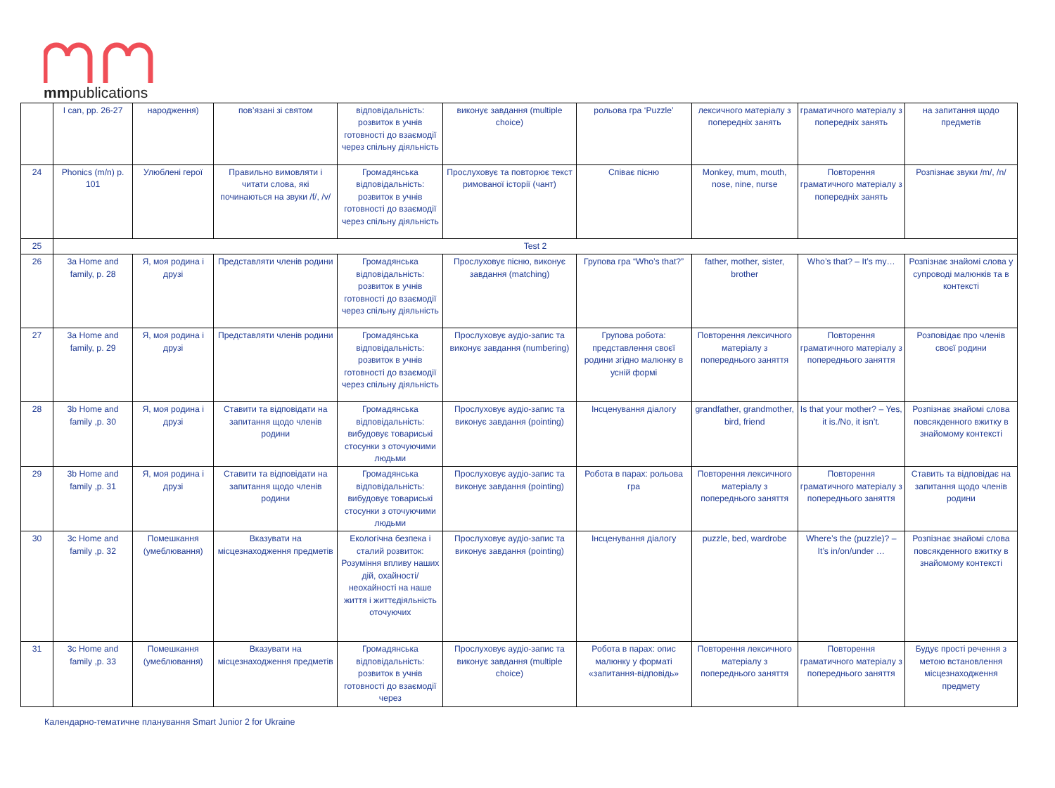mmpublications
| | I can, pp. 26-27 | народження) | пов’язані зі святом | відповідальність: розвиток в учнів готовності до взаємодії через спільну діяльність | виконує завдання (multiple choice) | рольова гра ‘Puzzle’ | лексичного матеріалу з попередніх занять | граматичного матеріалу з попередніх занять | на запитання щодо предметів |
| 24 | Phonics (m/n) p. 101 | Улюблені герої | Правильно вимовляти і читати слова, які починаються на звуки /f/, /v/ | Громадянська відповідальність: розвиток в учнів готовності до взаємодії через спільну діяльність | Прослуховує та повторює текст римованої історії (чант) | Співає пісню | Monkey, mum, mouth, nose, nine, nurse | Повторення граматичного матеріалу з попередніх занять | Розпізнає звуки /m/, /n/ |
| 25 | Test 2 | | | | | | | | |
| 26 | 3a Home and family, p. 28 | Я, моя родина і друзі | Представляти членів родини | Громадянська відповідальність: розвиток в учнів готовності до взаємодії через спільну діяльність | Прослуховує пісню, виконує завдання (matching) | Групова гра “Who’s that?” | father, mother, sister, brother | Who’s that? – It’s my… | Розпізнає знайомі слова у супроводі малюнків та в контексті |
| 27 | 3a Home and family, p. 29 | Я, моя родина і друзі | Представляти членів родини | Громадянська відповідальність: розвиток в учнів готовності до взаємодії через спільну діяльність | Прослуховує аудіо-запис та виконує завдання (numbering) | Групова робота: представлення своєї родини згідно малюнку в усній формі | Повторення лексичного матеріалу з попереднього заняття | Повторення граматичного матеріалу з попереднього заняття | Розповідає про членів своєї родини |
| 28 | 3b Home and family ,p. 30 | Я, моя родина і друзі | Ставити та відповідати на запитання щодо членів родини | Громадянська відповідальність: вибудовує товариські стосунки з оточуючими людьми | Прослуховує аудіо-запис та виконує завдання (pointing) | Інсценування діалогу | grandfather, grandmother, bird, friend | Is that your mother? – Yes, it is./No, it isn’t. | Розпізнає знайомі слова повсякденного вжитку в знайомому контексті |
| 29 | 3b Home and family ,p. 31 | Я, моя родина і друзі | Ставити та відповідати на запитання щодо членів родини | Громадянська відповідальність: вибудовує товариські стосунки з оточуючими людьми | Прослуховує аудіо-запис та виконує завдання (pointing) | Робота в парах: рольова гра | Повторення лексичного матеріалу з попереднього заняття | Повторення граматичного матеріалу з попереднього заняття | Ставить та відповідає на запитання щодо членів родини |
| 30 | 3c Home and family ,p. 32 | Помешкання (умеблювання) | Вказувати на місцезнаходження предметів | Екологічна безпека і сталий розвиток: Розуміння впливу наших дій, охайності/ неохайності на наше життя і життєдіяльність оточуючих | Прослуховує аудіо-запис та виконує завдання (pointing) | Інсценування діалогу | puzzle, bed, wardrobe | Where’s the (puzzle)? – It’s in/on/under … | Розпізнає знайомі слова повсякденного вжитку в знайомому контексті |
| 31 | 3c Home and family ,p. 33 | Помешкання (умеблювання) | Вказувати на місцезнаходження предметів | Громадянська відповідальність: розвиток в учнів готовності до взаємодії через | Прослуховує аудіо-запис та виконує завдання (multiple choice) | Робота в парах: опис малюнку у форматі «запитання-відповідь» | Повторення лексичного матеріалу з попереднього заняття | Повторення граматичного матеріалу з попереднього заняття | Будує прості речення з метою встановлення місцезнаходження предмету |
Календарно-тематичне планування Smart Junior 2 for Ukraine